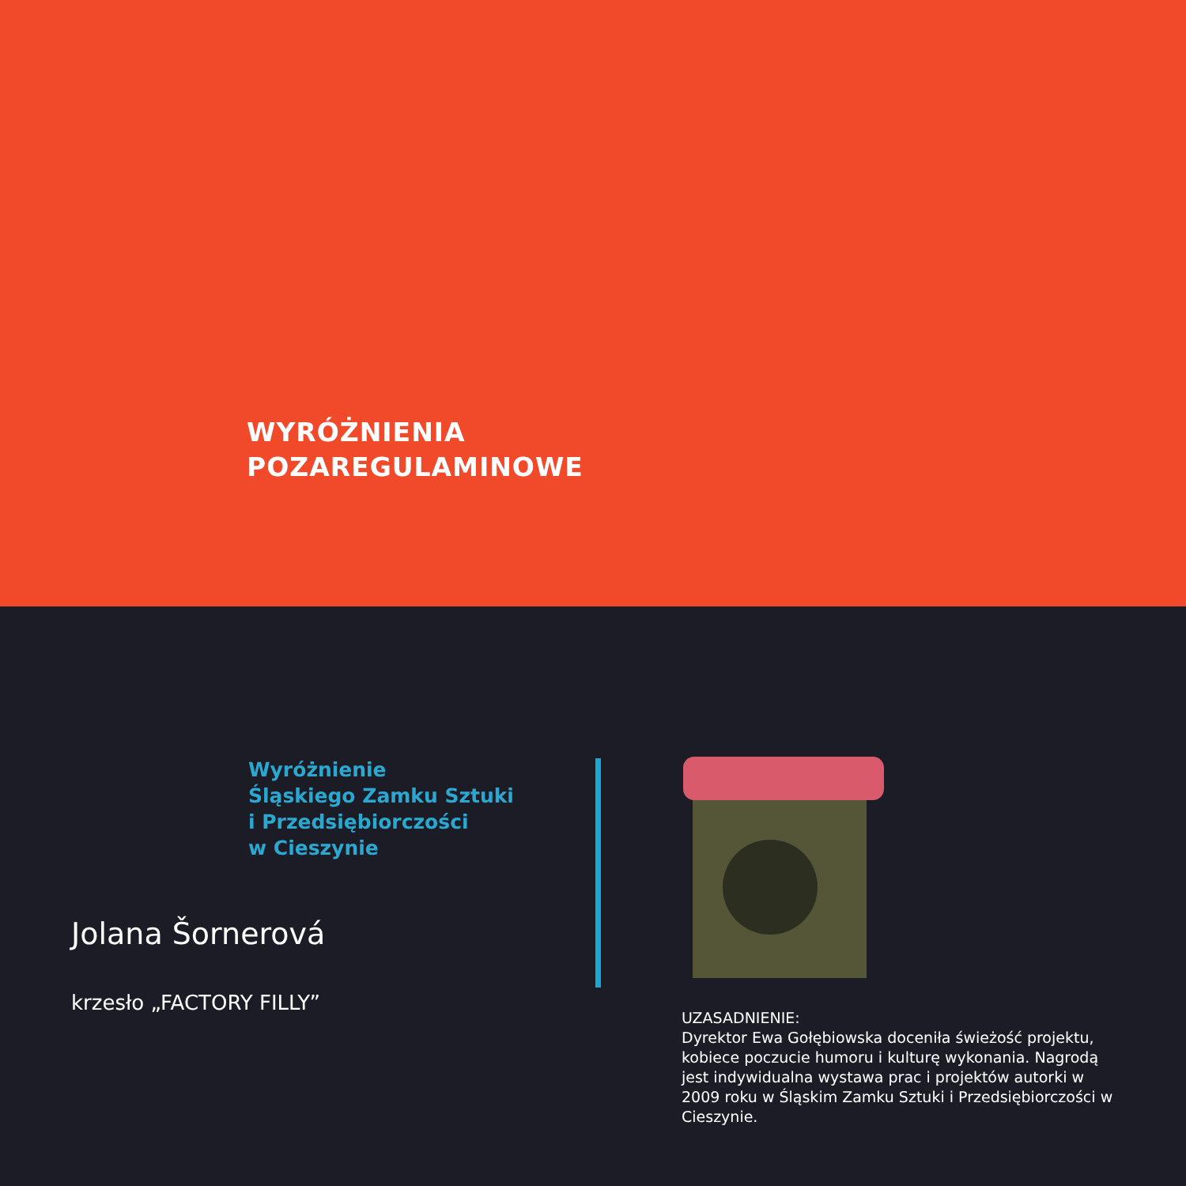WYRÓŻNIENIA
POZAREGULAMINOWE
Wyróżnienie
Śląskiego Zamku Sztuki
i Przedsiębiorczości
w Cieszynie
Jolana Šornerová
krzesło „FACTORY FILLY”
UZASADNIENIE:
Dyrektor Ewa Gołębiowska doceniła świeżość projektu, kobiece poczucie humoru i kulturę wykonania. Nagrodą jest indywidualna wystawa prac i projektów autorki w 2009 roku w Śląskim Zamku Sztuki i Przedsiębiorczości w Cieszynie.